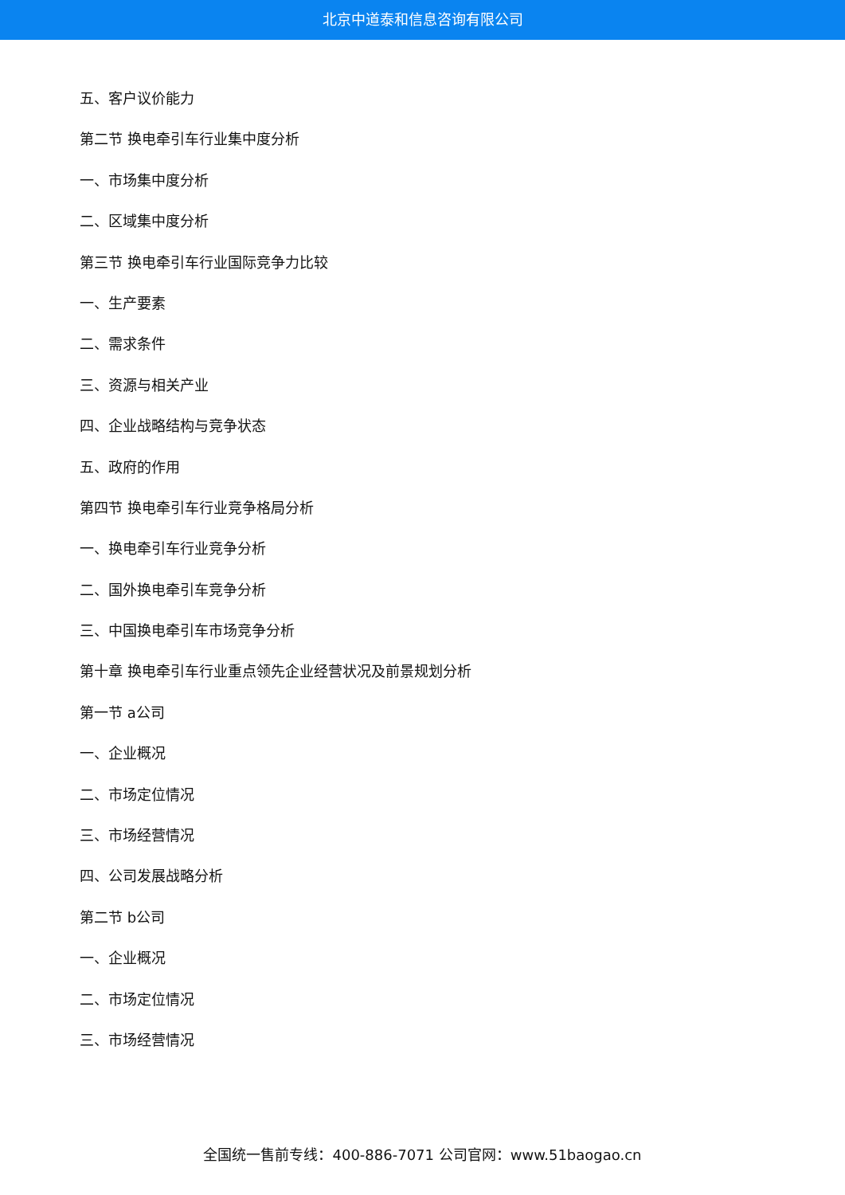北京中道泰和信息咨询有限公司
五、客户议价能力
第二节 换电牵引车行业集中度分析
一、市场集中度分析
二、区域集中度分析
第三节 换电牵引车行业国际竞争力比较
一、生产要素
二、需求条件
三、资源与相关产业
四、企业战略结构与竞争状态
五、政府的作用
第四节 换电牵引车行业竞争格局分析
一、换电牵引车行业竞争分析
二、国外换电牵引车竞争分析
三、中国换电牵引车市场竞争分析
第十章 换电牵引车行业重点领先企业经营状况及前景规划分析
第一节 a公司
一、企业概况
二、市场定位情况
三、市场经营情况
四、公司发展战略分析
第二节 b公司
一、企业概况
二、市场定位情况
三、市场经营情况
全国统一售前专线：400-886-7071 公司官网：www.51baogao.cn